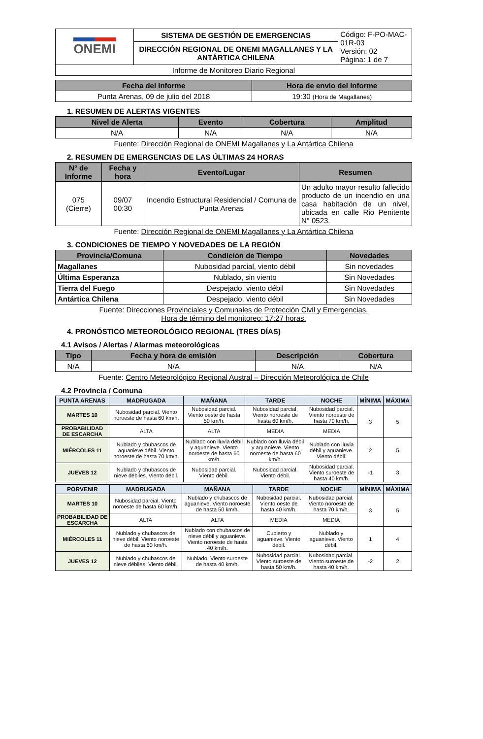| ONEMI | SISTEMA DE GESTIÓN DE EMERGENCIAS | Código: F-PO-MAC-01R-03 Versión: 02 Página: 1 de 7 |
| | DIRECCIÓN REGIONAL DE ONEMI MAGALLANES Y LA ANTÁRTICA CHILENA | |
| Informe de Monitoreo Diario Regional | | |
| Fecha del Informe | Hora de envío del Informe |
| --- | --- |
| Punta Arenas, 09 de julio del 2018 | 19:30 (Hora de Magallanes) |
1. RESUMEN DE ALERTAS VIGENTES
| Nivel de Alerta | Evento | Cobertura | Amplitud |
| --- | --- | --- | --- |
| N/A | N/A | N/A | N/A |
Fuente: Dirección Regional de ONEMI Magallanes y La Antártica Chilena
2. RESUMEN DE EMERGENCIAS DE LAS ÚLTIMAS 24 HORAS
| N° de Informe | Fecha y hora | Evento/Lugar | Resumen |
| --- | --- | --- | --- |
| 075 (Cierre) | 09/07 00:30 | Incendio Estructural Residencial / Comuna de Punta Arenas | Un adulto mayor resulto fallecido producto de un incendio en una casa habitación de un nivel, ubicada en calle Rio Penitente N° 0523. |
Fuente: Dirección Regional de ONEMI Magallanes y La Antártica Chilena
3. CONDICIONES DE TIEMPO Y NOVEDADES DE LA REGIÓN
| Provincia/Comuna | Condición de Tiempo | Novedades |
| --- | --- | --- |
| Magallanes | Nubosidad parcial, viento débil | Sin novedades |
| Última Esperanza | Nublado, sin viento | Sin Novedades |
| Tierra del Fuego | Despejado, viento débil | Sin Novedades |
| Antártica Chilena | Despejado, viento débil | Sin Novedades |
Fuente: Direcciones Provinciales y Comunales de Protección Civil y Emergencias.
Hora de término del monitoreo: 17:27 horas.
4. PRONÓSTICO METEOROLÓGICO REGIONAL (TRES DÍAS)
4.1 Avisos / Alertas / Alarmas meteorológicas
| Tipo | Fecha y hora de emisión | Descripción | Cobertura |
| --- | --- | --- | --- |
| N/A | N/A | N/A | N/A |
Fuente: Centro Meteorológico Regional Austral – Dirección Meteorológica de Chile
4.2 Provincia / Comuna
| PUNTA ARENAS | MADRUGADA | MAÑANA | TARDE | NOCHE | MÍNIMA | MÁXIMA |
| --- | --- | --- | --- | --- | --- | --- |
| MARTES 10 | Nubosidad parcial. Viento noroeste de hasta 60 km/h. | Nubosidad parcial. Viento oeste de hasta 50 km/h. | Nubosidad parcial. Viento noroeste de hasta 60 km/h. | Nubosidad parcial. Viento noroeste de hasta 70 km/h. | 3 | 5 |
| PROBABILIDAD DE ESCARCHA | ALTA | ALTA | MEDIA | MEDIA | | |
| MIÉRCOLES 11 | Nublado y chubascos de aguanieve débil. Viento noroeste de hasta 70 km/h. | Nublado con lluvia débil y aguanieve. Viento noroeste de hasta 60 km/h. | Nublado con lluvia débil y aguanieve. Viento noroeste de hasta 60 km/h. | Nublado con lluvia débil y aguanieve. Viento débil. | 2 | 5 |
| JUEVES 12 | Nublado y chubascos de nieve débiles. Viento débil. | Nubosidad parcial. Viento débil. | Nubosidad parcial. Viento débil. | Nubosidad parcial. Viento suroeste de hasta 40 km/h. | -1 | 3 |
| PORVENIR | MADRUGADA | MAÑANA | TARDE | NOCHE | MÍNIMA | MÁXIMA |
| --- | --- | --- | --- | --- | --- | --- |
| MARTES 10 | Nubosidad parcial. Viento noroeste de hasta 60 km/h. | Nublado y chubascos de aguanieve. Viento noroeste de hasta 50 km/h. | Nubosidad parcial. Viento oeste de hasta 40 km/h. | Nubosidad parcial. Viento noroeste de hasta 70 km/h. | 3 | 5 |
| PROBABILIDAD DE ESCARCHA | ALTA | ALTA | MEDIA | MEDIA | | |
| MIÉRCOLES 11 | Nublado y chubascos de nieve débil. Viento noroeste de hasta 60 km/h. | Nublado con chubascos de nieve débil y aguanieve. Viento noroeste de hasta 40 km/h. | Cubierto y aguanieve. Viento débil. | Nublado y aguanieve. Viento débil. | 1 | 4 |
| JUEVES 12 | Nublado y chubascos de nieve débiles. Viento débil. | Nublado. Viento suroeste de hasta 40 km/h. | Nubosidad parcial. Viento suroeste de hasta 50 km/h. | Nubosidad parcial. Viento suroeste de hasta 40 km/h. | -2 | 2 |